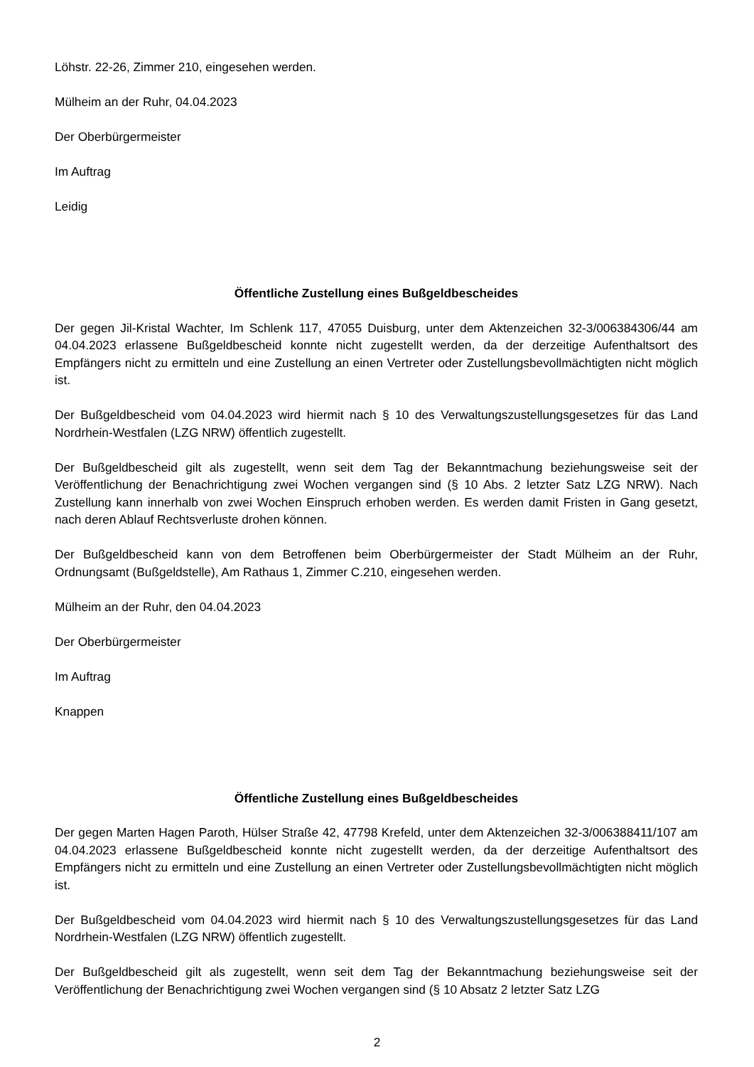Löhstr. 22-26, Zimmer 210, eingesehen werden.
Mülheim an der Ruhr, 04.04.2023
Der Oberbürgermeister
Im Auftrag
Leidig
Öffentliche Zustellung eines Bußgeldbescheides
Der gegen Jil-Kristal Wachter, Im Schlenk 117, 47055 Duisburg, unter dem Aktenzeichen 32-3/006384306/44 am 04.04.2023 erlassene Bußgeldbescheid konnte nicht zugestellt werden, da der derzeitige Aufenthaltsort des Empfängers nicht zu ermitteln und eine Zustellung an einen Vertreter oder Zustellungsbevollmächtigten nicht möglich ist.
Der Bußgeldbescheid vom 04.04.2023 wird hiermit nach § 10 des Verwaltungszustellungsgesetzes für das Land Nordrhein-Westfalen (LZG NRW) öffentlich zugestellt.
Der Bußgeldbescheid gilt als zugestellt, wenn seit dem Tag der Bekanntmachung beziehungsweise seit der Veröffentlichung der Benachrichtigung zwei Wochen vergangen sind (§ 10 Abs. 2 letzter Satz LZG NRW). Nach Zustellung kann innerhalb von zwei Wochen Einspruch erhoben werden. Es werden damit Fristen in Gang gesetzt, nach deren Ablauf Rechtsverluste drohen können.
Der Bußgeldbescheid kann von dem Betroffenen beim Oberbürgermeister der Stadt Mülheim an der Ruhr, Ordnungsamt (Bußgeldstelle), Am Rathaus 1, Zimmer C.210, eingesehen werden.
Mülheim an der Ruhr, den 04.04.2023
Der Oberbürgermeister
Im Auftrag
Knappen
Öffentliche Zustellung eines Bußgeldbescheides
Der gegen Marten Hagen Paroth, Hülser Straße 42, 47798 Krefeld, unter dem Aktenzeichen 32-3/006388411/107 am 04.04.2023 erlassene Bußgeldbescheid konnte nicht zugestellt werden, da der derzeitige Aufenthaltsort des Empfängers nicht zu ermitteln und eine Zustellung an einen Vertreter oder Zustellungsbevollmächtigten nicht möglich ist.
Der Bußgeldbescheid vom 04.04.2023 wird hiermit nach § 10 des Verwaltungszustellungsgesetzes für das Land Nordrhein-Westfalen (LZG NRW) öffentlich zugestellt.
Der Bußgeldbescheid gilt als zugestellt, wenn seit dem Tag der Bekanntmachung beziehungsweise seit der Veröffentlichung der Benachrichtigung zwei Wochen vergangen sind (§ 10 Absatz 2 letzter Satz LZG
2